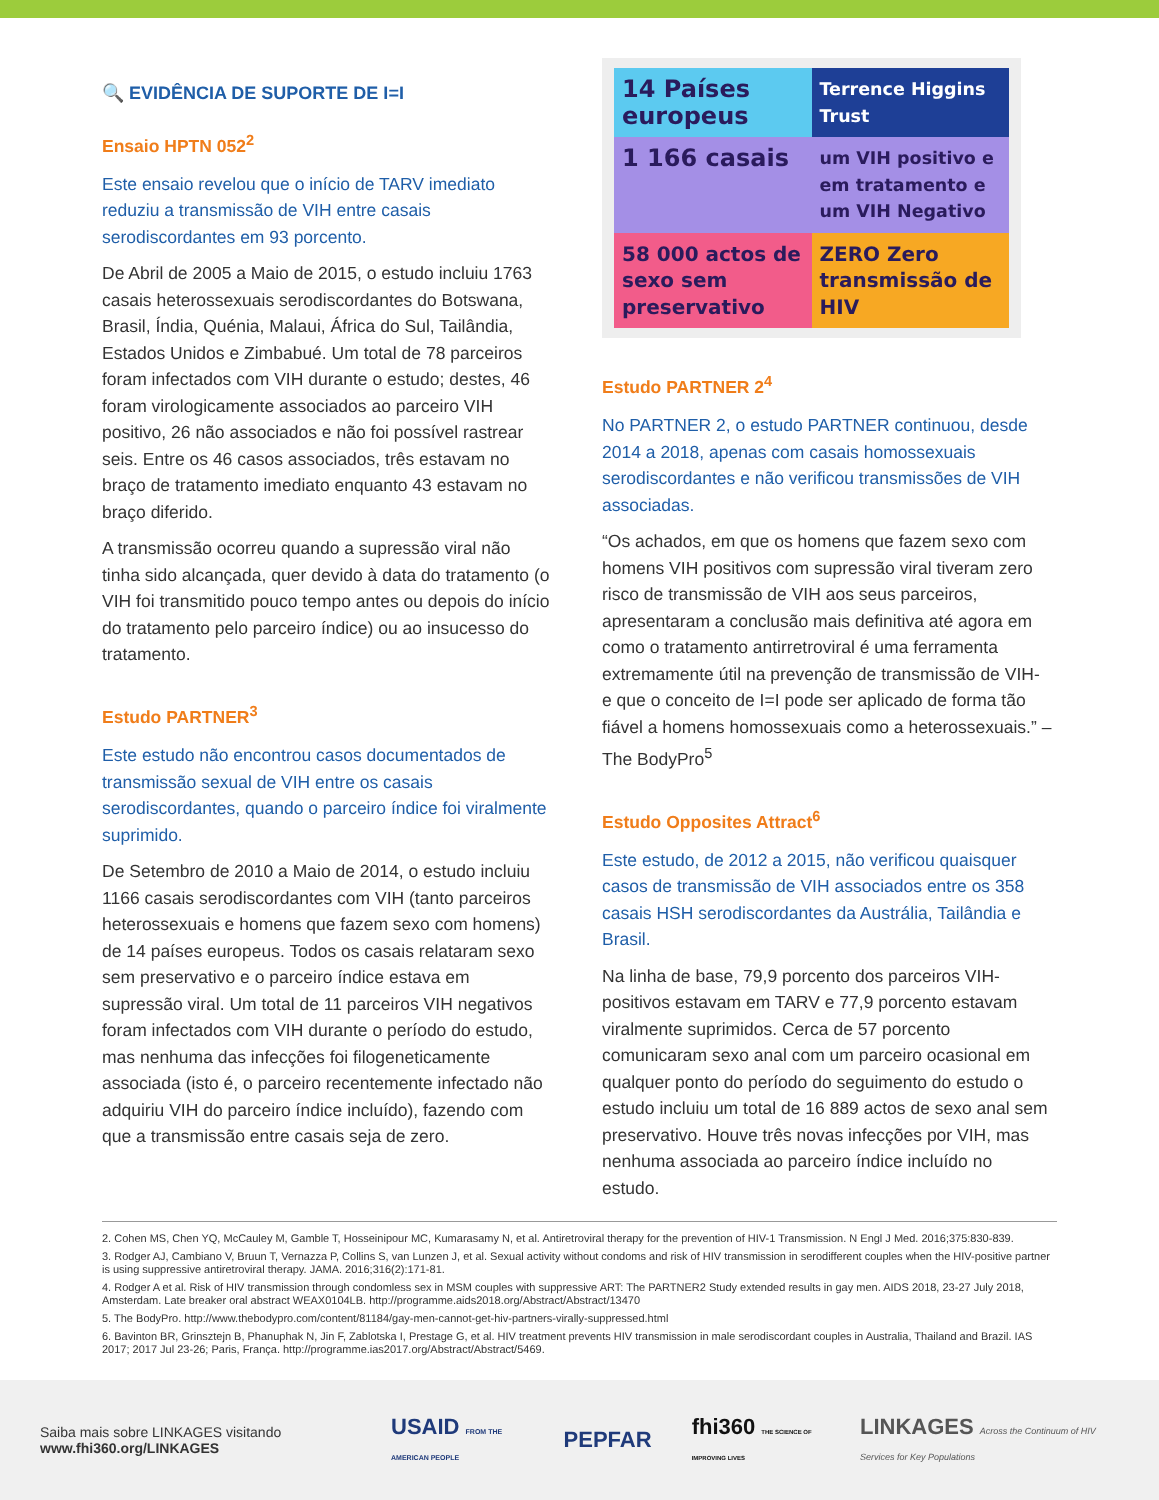🔍 EVIDÊNCIA DE SUPORTE DE I=I
Ensaio HPTN 052<sup>2</sup>
Este ensaio revelou que o início de TARV imediato reduziu a transmissão de VIH entre casais serodiscordantes em 93 porcento.
De Abril de 2005 a Maio de 2015, o estudo incluiu 1763 casais heterossexuais serodiscordantes do Botswana, Brasil, Índia, Quénia, Malaui, África do Sul, Tailândia, Estados Unidos e Zimbabué. Um total de 78 parceiros foram infectados com VIH durante o estudo; destes, 46 foram virologicamente associados ao parceiro VIH positivo, 26 não associados e não foi possível rastrear seis. Entre os 46 casos associados, três estavam no braço de tratamento imediato enquanto 43 estavam no braço diferido.
A transmissão ocorreu quando a supressão viral não tinha sido alcançada, quer devido à data do tratamento (o VIH foi transmitido pouco tempo antes ou depois do início do tratamento pelo parceiro índice) ou ao insucesso do tratamento.
Estudo PARTNER<sup>3</sup>
Este estudo não encontrou casos documentados de transmissão sexual de VIH entre os casais serodiscordantes, quando o parceiro índice foi viralmente suprimido.
De Setembro de 2010 a Maio de 2014, o estudo incluiu 1166 casais serodiscordantes com VIH (tanto parceiros heterossexuais e homens que fazem sexo com homens) de 14 países europeus. Todos os casais relataram sexo sem preservativo e o parceiro índice estava em supressão viral. Um total de 11 parceiros VIH negativos foram infectados com VIH durante o período do estudo, mas nenhuma das infecções foi filogeneticamente associada (isto é, o parceiro recentemente infectado não adquiriu VIH do parceiro índice incluído), fazendo com que a transmissão entre casais seja de zero.
14 Países europeus
Terrence Higgins Trust
1 166 casais
um VIH positivo e em tratamento e um VIH Negativo
58 000 actos de sexo sem preservativo
ZERO Zero transmissão de HIV
Estudo PARTNER 2<sup>4</sup>
No PARTNER 2, o estudo PARTNER continuou, desde 2014 a 2018, apenas com casais homossexuais serodiscordantes e não verificou transmissões de VIH associadas.
“Os achados, em que os homens que fazem sexo com homens VIH positivos com supressão viral tiveram zero risco de transmissão de VIH aos seus parceiros, apresentaram a conclusão mais definitiva até agora em como o tratamento antirretroviral é uma ferramenta extremamente útil na prevenção de transmissão de VIH- e que o conceito de I=I pode ser aplicado de forma tão fiável a homens homossexuais como a heterossexuais.” – The BodyPro<sup>5</sup>
Estudo Opposites Attract<sup>6</sup>
Este estudo, de 2012 a 2015, não verificou quaisquer casos de transmissão de VIH associados entre os 358 casais HSH serodiscordantes da Austrália, Tailândia e Brasil.
Na linha de base, 79,9 porcento dos parceiros VIH-positivos estavam em TARV e 77,9 porcento estavam viralmente suprimidos. Cerca de 57 porcento comunicaram sexo anal com um parceiro ocasional em qualquer ponto do período do seguimento do estudo o estudo incluiu um total de 16 889 actos de sexo anal sem preservativo. Houve três novas infecções por VIH, mas nenhuma associada ao parceiro índice incluído no estudo.
2. Cohen MS, Chen YQ, McCauley M, Gamble T, Hosseinipour MC, Kumarasamy N, et al. Antiretroviral therapy for the prevention of HIV-1 Transmission. N Engl J Med. 2016;375:830-839.
3. Rodger AJ, Cambiano V, Bruun T, Vernazza P, Collins S, van Lunzen J, et al. Sexual activity without condoms and risk of HIV transmission in serodifferent couples when the HIV-positive partner is using suppressive antiretroviral therapy. JAMA. 2016;316(2):171-81.
4. Rodger A et al. Risk of HIV transmission through condomless sex in MSM couples with suppressive ART: The PARTNER2 Study extended results in gay men. AIDS 2018, 23-27 July 2018, Amsterdam. Late breaker oral abstract WEAX0104LB. http://programme.aids2018.org/Abstract/Abstract/13470
5. The BodyPro. http://www.thebodypro.com/content/81184/gay-men-cannot-get-hiv-partners-virally-suppressed.html
6. Bavinton BR, Grinsztejn B, Phanuphak N, Jin F, Zablotska I, Prestage G, et al. HIV treatment prevents HIV transmission in male serodiscordant couples in Australia, Thailand and Brazil. IAS 2017; 2017 Jul 23-26; Paris, França. http://programme.ias2017.org/Abstract/Abstract/5469.
Saiba mais sobre LINKAGES visitando www.fhi360.org/LINKAGES USAID FROM THE AMERICAN PEOPLE PEPFAR fhi360 THE SCIENCE OF IMPROVING LIVES LINKAGES Across the Continuum of HIV Services for Key Populations